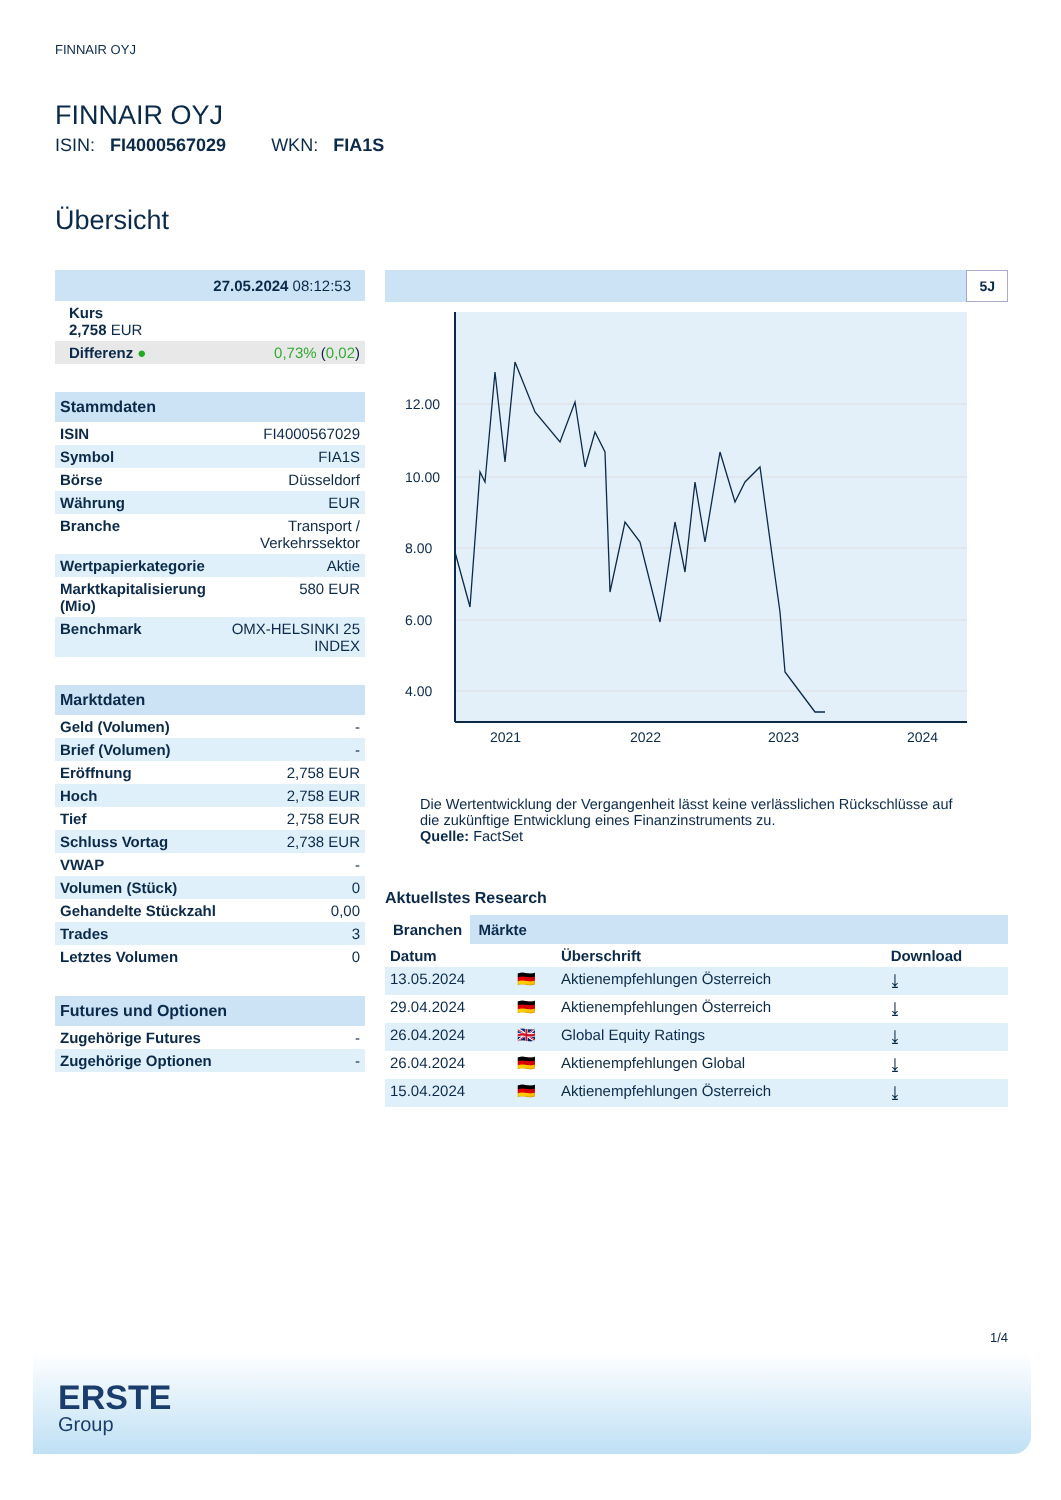FINNAIR OYJ
FINNAIR OYJ
ISIN: FI4000567029 WKN: FIA1S
Übersicht
| 27.05.2024 08:12:53 | |
| Kurs 2,758 EUR | |
| Differenz ● | 0,73% ( 0,02 ) |
Stammdaten
| ISIN | FI4000567029 |
| Symbol | FIA1S |
| Börse | Düsseldorf |
| Währung | EUR |
| Branche | Transport / Verkehrssektor |
| Wertpapierkategorie | Aktie |
| Marktkapitalisierung (Mio) | 580 EUR |
| Benchmark | OMX-HELSINKI 25 INDEX |
Marktdaten
| Geld (Volumen) | - |
| Brief (Volumen) | - |
| Eröffnung | 2,758 EUR |
| Hoch | 2,758 EUR |
| Tief | 2,758 EUR |
| Schluss Vortag | 2,738 EUR |
| VWAP | - |
| Volumen (Stück) | 0 |
| Gehandelte Stückzahl | 0,00 |
| Trades | 3 |
| Letztes Volumen | 0 |
Futures und Optionen
| Zugehörige Futures | - |
| Zugehörige Optionen | - |
5J
12.00
10.00
8.00
6.00
4.00
2021
2022
2023
2024
Die Wertentwicklung der Vergangenheit lässt keine verlässlichen Rückschlüsse auf die zukünftige Entwicklung eines Finanzinstruments zu.
Quelle: FactSet
Aktuellstes Research
Branchen Märkte
| Datum | | Überschrift | Download |
| --- | --- | --- | --- |
| 13.05.2024 | 🇩🇪 | Aktienempfehlungen Österreich | ⤓ |
| 29.04.2024 | 🇩🇪 | Aktienempfehlungen Österreich | ⤓ |
| 26.04.2024 | 🇬🇧 | Global Equity Ratings | ⤓ |
| 26.04.2024 | 🇩🇪 | Aktienempfehlungen Global | ⤓ |
| 15.04.2024 | 🇩🇪 | Aktienempfehlungen Österreich | ⤓ |
1/4
ERSTE
Group